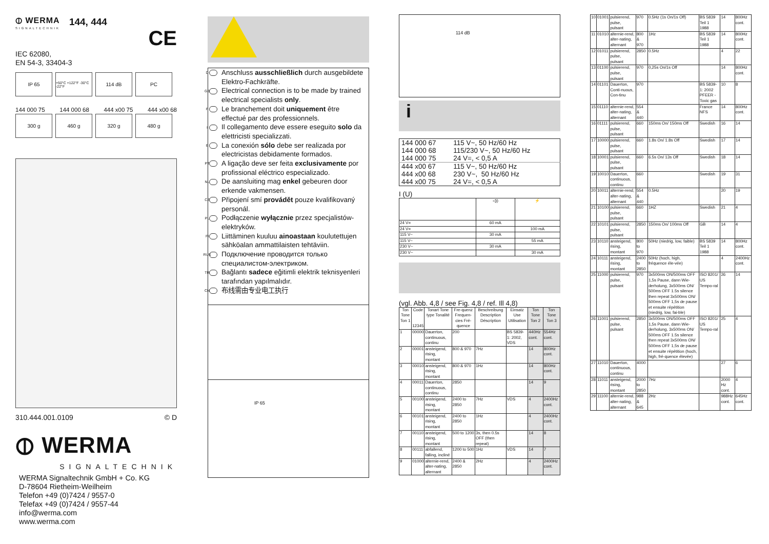⦶ WERMA
SIGNALTECHNIK
144, 444
CE
IEC 62080,
EN 54-3, 33404-3
IP 65
+50°C +122°F -30°C -22°F
114 dB PC
144 000 75 144 000 68 444 x00 75 444 x00 68
300 g 460 g 320 g 480 g
310.444.001.0109 © D
⦶ WERMA
SIGNALTECHNIK
WERMA Signaltechnik GmbH + Co. KG
D-78604 Rietheim-Weilheim
Telefon +49 (0)7424 / 9557-0
Telefax +49 (0)7424 / 9557-44
info@werma.com
www.werma.com
D Anschluss ausschließlich durch ausgebildete Elektro-Fachkräfte.
GB Electrical connection is to be made by trained electrical specialists only.
F Le branchement doit uniquement être effectué par des professionnels.
I Il collegamento deve essere eseguito solo da elettricisti specializzati.
E La conexión sólo debe ser realizada por electricistas debidamente formados.
PT A ligação deve ser feita exclusivamente por profissional eléctrico especializado.
NL De aansluiting mag enkel gebeuren door erkende vakmensen.
CZ Připojení smí provádět pouze kvalifikovaný personál.
PL Podłączenie wyłącznie przez specjalistów-elektryków.
FI Liittäminen kuuluu ainoastaan koulutettujen sähköalan ammattilaisten tehtäviin.
RUS Подключение проводится только специалистом-электриком.
TR Bağlantı sadece eğitimli elektrik teknisyenleri tarafından yapılmalıdır.
CN 布线需由专业电工执行
IP 65
114 dB
i
| 144 000 67 | 115 V~, 50 Hz/60 Hz |
| 144 000 68 | 115/230 V~, 50 Hz/60 Hz |
| 144 000 75 | 24 V=, < 0,5 A |
| 444 x00 67 | 115 V~, 50 Hz/60 Hz |
| 444 x00 68 | 230 V~, 50 Hz/60 Hz |
| 444 x00 75 | 24 V=, < 0,5 A |
I (U)
| | ◁)) | ⚡ |
| 24 V= | 60 mA | |
| 24 V= | | 100 mA |
| 115 V~ | 30 mA | |
| 115 V~ | | 55 mA |
| 230 V~ | 30 mA | |
| 230 V~ | | 30 mA |
(vgl. Abb. 4,8 / see Fig. 4,8 / ref. Ill 4,8)
| Ton Tone Ton 1 | Code 12345 | Tonart Tone type Tonalité | Fre-quenz Frequen-cies Fré-quence | Beschreibung Description Déscription | Einsatz Use Utilisation | Ton Tone Ton 2 | Ton Tone Ton 3 |
| --- | --- | --- | --- | --- | --- | --- | --- |
| 1 | 00000 | Dauerton, continuous, continu | 200 | | BS 5839-1: 2002, VDS | 440Hz cont. | 554Hz cont. |
| 2 | 00001 | ansteigend, rising, montant | 800 & 970 | 7Hz | | 14 | 800Hz cont. |
| 3 | 00010 | ansteigend, rising, montant | 800 & 970 | 1Hz | | 14 | 800Hz cont. |
| 4 | 00011 | Dauerton, continuous, continu | 2850 | | | 14 | 9 |
| 5 | 00100 | ansteigend, rising, montant | 2400 to 2850 | 7Hz | VDS | 4 | 2400Hz cont. |
| 6 | 00101 | ansteigend, rising, montant | 2400 to 2850 | 1Hz | | 4 | 2400Hz cont. |
| 7 | 00110 | ansteigend, rising, montant | 500 to 1200 | 3s, then 0.5s OFF (then repeat) | | 14 | 8 |
| 8 | 00111 | abfallend, falling, incliné | 1200 to 500 | 1Hz | VDS | 14 | 7 |
| 9 | 01000 | alternie-rend, alter-nating, alternant | 2400 & 2850 | 2Hz | | 4 | 2400Hz cont. |
| 10 | 01001 | pulsierend, pulse, pulsant | 970 | 0.5Hz (1s On/1s Off) | BS 5839 Teil 1 1988 | 14 | 800Hz cont. |
| 11 | 01010 | alternie-rend, alter-nating, alternant | 800 & 970 | 1Hz | BS 5839 Teil 1 1988 | 14 | 800Hz cont. |
| 12 | 01011 | pulsierend, pulse, pulsant | 2850 | 0.5Hz | | 4 | 22 |
| 13 | 01100 | pulsierend, pulse, pulsant | 970 | 0,25s On/1s Off | | 14 | 800Hz cont. |
| 14 | 01101 | Dauerton, Conti-nuous, Con-tinu | 970 | | BS 5839-1: 2002 PFEER - Toxic gas | 10 | 8 |
| 15 | 01110 | alternie-rend, alter-nating, alternant | 554 & 440 | | France NFS | 14 | 800Hz cont. |
| 16 | 01111 | pulsierend, pulse, pulsant | 660 | 150ms On/ 150ms Off | Swedish | 16 | 14 |
| 17 | 10000 | pulsierend, pulse, pulsant | 660 | 1.8s On/ 1.8s Off | Swedish | 17 | 14 |
| 18 | 10001 | pulsierend, pulse, pulsant | 660 | 6.5s On/ 13s Off | Swedish | 18 | 14 |
| 19 | 10010 | Dauerton, continuous, continu | 660 | | Swedish | 19 | 31 |
| 20 | 10011 | alternie-rend, alter-nating, alternant | 554 & 440 | 0.5Hz | | 20 | 19 |
| 21 | 10100 | pulsierend, pulse, pulsant | 660 | 1HZ | Swedish | 21 | 4 |
| 22 | 10101 | pulsierend, pulse, pulsant | 2850 | 150ms On/ 100ms Off | GB | 14 | 4 |
| 23 | 10110 | ansteigend, rising, montant | 800 to 970 | 50Hz (niedrig, low, faible) | BS 5839 Teil 1 1988 | 14 | 800Hz cont. |
| 24 | 10111 | ansteigend, rising, montant | 2400 to 2850 | 50Hz (hoch, high, fréquence éle-vée) | | 4 | 2400Hz cont. |
| 25 | 11000 | pulsierend, pulse, pulsant | 970 | 3x500ms ON/500ms OFF 1,5s Pause, dann Wie-derholung, 3x500ms ON/ 500ms OFF 1.5s silence then repeat 3x500ms ON/ 500ms OFF 1,5s de pause et ensuite répétition (niedrig, low, fai-ble) | ISO 8201/ US Tempo-ral | 26 | 14 |
| 26 | 11001 | pulsierend, pulse, pulsant | 2850 | 3x500ms ON/500ms OFF 1,5s Pause, dann Wie-derholung, 3x500ms ON/ 500ms OFF 1.5s silence then repeat 3x500ms ON/ 500ms OFF 1,5s de pause et ensuite répétition (hoch, high, fré-quence élevée) | ISO 8201/ US Tempo-ral | 25 | 4 |
| 27 | 11010 | Dauerton, continuous, continu | 4000 | | | 27 | 6 |
| 28 | 11011 | ansteigend, rising, montant | 2000 to 2850 | 7Hz | | 2000 Hz cont. | 4 |
| 29 | 11100 | alternie-rend, alter-nating, alternant | 988 & 645 | 2Hz | | 988Hz cont. | 645Hz cont. |